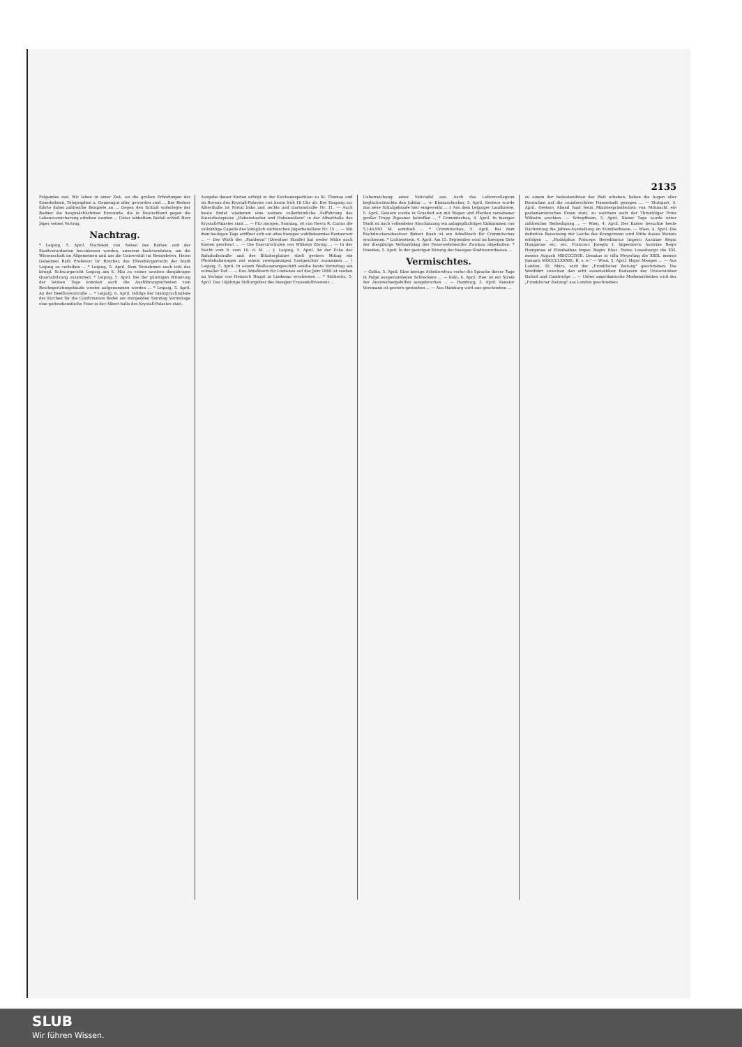2135
Folgendes aus: Wir leben in einer Zeit, wo die großen Erfindungen der Eisenbahnen, Telegraphen u. Gemeingut aller geworden sind ... Der Redner führte dabei zahlreiche Beispiele an ... Gegen den Schluß widerlegte der Redner die hauptsächlichsten Einwände, die in Deutschland gegen die Lebensversicherung erhoben werden ... Unter lebhaftem Beifall schloß Herr Jäger seinen Vortrag.
Nachtrag.
* Leipzig, 5. April. Nachdem von Seiten des Rathes und der Stadtverordneten beschlossen worden, unserem hochverehrten, um die Wissenschaft im Allgemeinen und um die Universität im Besonderen, Herrn Geheimen Rath Professor Dr. Roscher, das Ehrenbürgerrecht der Stadt Leipzig zu verleihen ... * Leipzig, 5. April. Dem Vernehmen nach tritt das königl. Schwurgericht Leipzig am 6. Mai zu seiner zweiten diesjährigen Quartalsitzung zusammen. * Leipzig, 5. April. Bei der günstigen Witterung der letzten Tage konnten auch die Ausführungsarbeiten zum Reichsgerichtsgebäude wieder aufgenommen werden ... * Leipzig, 5. April. An der Beethovenstraße ... * Leipzig, 6. April. Infolge der Inanspruchnahme der Kirchen für die Confirmation findet am morgenden Sonntag Vormittage eine gottesdienstliche Feier in der Albert halle des Krystall-Palastes statt.
Ausgabe dieser Karten erfolgt in der Kirchenexpedition zu St. Thomae und im Bureau des Krystall-Palastes von heute früh 10 Uhr ab. Der Eingang zur Alberthalle ist Portal links und rechts und Gartenstraße Nr. 11. — Auch heute findet wiederum eine weitere volksthümliche Aufführung des Kaiserfestspieles „Hohenstaufen und Hohenzollern" in der Alberthalle des Krystall-Palastes statt ... — Für morgen, Sonntag, ist von Herrn R. Carius die vollzählige Capelle des königlich sächsischen Jägerbataillons Nr. 15 ... — Mit dem heutigen Tage eröffnet sich ein altes hiesiges wohlbekanntes Restaurant ... — Der Wirth des „Pantheon" (Dresdner Straße) hat weder Mühe noch Kosten gescheut ... — Die Exercirschulen von Wilhelm Zörnig ... — In der Nacht vom 9. zum 10. d. M. ... ‡ Leipzig, 5. April. An der Ecke der Bahnhofsstraße und des Blücherplatzes stieß gestern Mittag ein Pferdebahnwagen mit einem zweispännigen Lastgeschirr zusammen ... ) Leipzig, 5. April. In einem Weißwaarengeschäft ereilte heute Vormittag ein schneller Tod ... — Das Adreßbuch für Lindenau auf das Jahr 1889 ist soeben im Verlage von Heinrich Haupt in Lindenau erschienen ... * Stötteritz, 5. April. Das 10jährige Stiftungsfest des hiesigen Frauenhilfsvereins ...
Ueberreichung einer Votivtafel aus. Auch das Lehrercollegium beglückwünschte den Jubilar ... -a- Kleinzschocher, 5. April. Gestern wurde das neue Schulgebäude hier eingeweiht ... ‡ Aus dem Leipziger Landkreise, 5. April. Gestern wurde in Grasdorf ein mit Wagen und Pferden versehener großer Trupp Zigeuner betroffen ... * Crimmitschau, 4. April. In hiesiger Stadt ist nach vollendeter Abschätzung ein anlagepflichtiges Einkommen von 5,146,993 M. ermittelt ... * Crimmitschau, 5. April. Bei dem Buchdruckereibesitzer Robert Raab ist ein Adreßbuch für Crimmitschau erschienen. * Lichtenstein, 4. April. Am 15. September wird im hiesigen Orte der diesjährige Verbandstag des Feuerwehrbezirks Zwickau abgehalten. * Dresden, 5. April. In der gestrigen Sitzung der hiesigen Stadtverordneten ...
Vermischtes.
— Gotha, 5. April. Eine hiesige Arbeitersfrau verlor die Sprache dieser Tage in Folge ausgestandenen Schreckens ... — Köln, 4. April. Hier ist ein Streik der Anstreichergehilfen ausgebrochen ... — Hamburg, 5. April. Senator Versmann ist gestern gestorben ... — Aus Hamburg wird uns geschrieben ...
zu einem der bedeutendsten der Welt erheben, haben die Augen aller Deutschen auf die wunderschöne Hansestadt gezogen ... — Stuttgart, 4. April. Gestern Abend fand beim Ministerpräsidenten von Mittnacht ein parlamentarisches Essen statt, zu welchem auch der Thronfolger Prinz Wilhelm erschien. — Schopfheim, 5. April. Dieser Tage wurde unter zahlreicher Betheiligung ... — Wien, 4. April. Der Kaiser besuchte heute Nachmittag die Jahres-Ausstellung im Künstlerhause. — Wien, 4. April. Die definitive Beisetzung der Leiche des Kronprinzen wird Mitte dieses Monats erfolgen ... „Rudolphus Princeps Hereditarius Imperii Austriae Regni Hungariae etc. etc. Francisci Josephi I. Imperatoris Austriae Regis Hungariae et Elisabethae Imper. Regin. filius. Natus Laxenburgii die XXI. mensis Augusti MDCCCLVIII. Denatus in villa Meyerling die XXIX. mensis Januarii MDCCCLXXXIX. R. s. e." — Wien, 5. April. Major Menges ... — Aus London, 30. März, wird der „Frankfurter Zeitung" geschrieben: Die Wettfahrt zwischen den acht auserwählten Ruderern der Universitäten Oxford und Cambridge ... — Ueber amerikanische Modenarrbeiten wird der „Frankfurter Zeitung" aus London geschrieben:
SLUB
Wir führen Wissen.